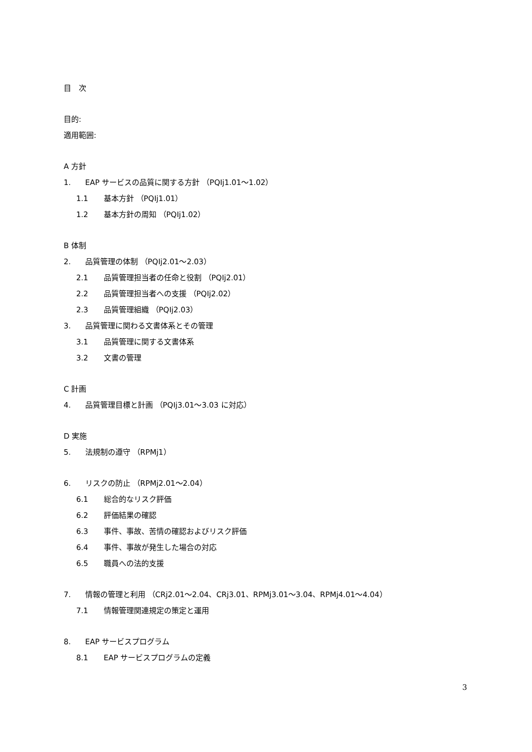目　次
目的:
適用範囲:
A 方針
1. EAP サービスの品質に関する方針 （PQIj1.01～1.02）
1.1 基本方針 （PQIj1.01）
1.2 基本方針の周知 （PQIj1.02）
B 体制
2. 品質管理の体制 （PQIj2.01～2.03）
2.1 品質管理担当者の任命と役割 （PQIj2.01）
2.2 品質管理担当者への支援 （PQIj2.02）
2.3 品質管理組織 （PQIj2.03）
3. 品質管理に関わる文書体系とその管理
3.1 品質管理に関する文書体系
3.2 文書の管理
C 計画
4. 品質管理目標と計画 （PQIj3.01～3.03 に対応）
D 実施
5. 法規制の遵守 （RPMj1）
6. リスクの防止 （RPMj2.01～2.04）
6.1 総合的なリスク評価
6.2 評価結果の確認
6.3 事件、事故、苦情の確認およびリスク評価
6.4 事件、事故が発生した場合の対応
6.5 職員への法的支援
7. 情報の管理と利用 （CRj2.01～2.04、CRj3.01、RPMj3.01～3.04、RPMj4.01～4.04）
7.1 情報管理関連規定の策定と運用
8. EAP サービスプログラム
8.1 EAP サービスプログラムの定義
3